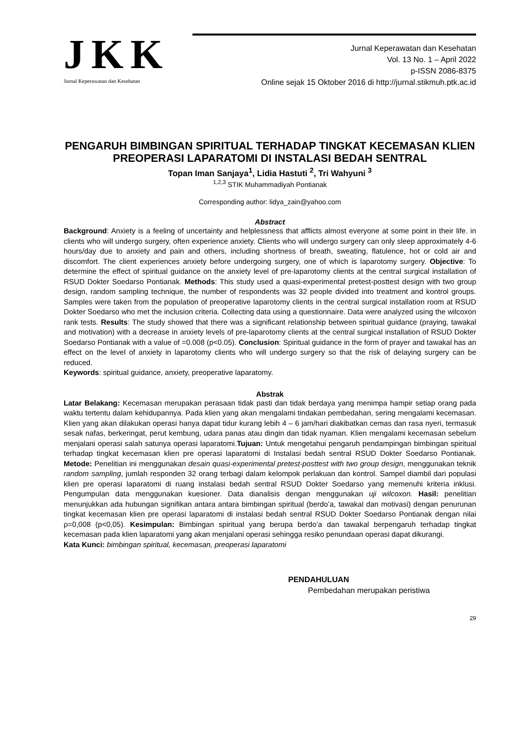JKK
Jurnal Keperawatan dan Kesehatan
Jurnal Keperawatan dan Kesehatan
Vol. 13 No. 1 – April 2022
p-ISSN 2086-8375
Online sejak 15 Oktober 2016 di http://jurnal.stikmuh.ptk.ac.id
PENGARUH BIMBINGAN SPIRITUAL TERHADAP TINGKAT KECEMASAN KLIEN PREOPERASI LAPARATOMI DI INSTALASI BEDAH SENTRAL
Topan Iman Sanjaya<sup>1</sup>, Lidia Hastuti <sup>2</sup>, Tri Wahyuni <sup>3</sup>
<sup>1,2,3</sup> STIK Muhammadiyah Pontianak
Corresponding author: lidya_zain@yahoo.com
Abstract
Background: Anxiety is a feeling of uncertainty and helplessness that afflicts almost everyone at some point in their life. in clients who will undergo surgery, often experience anxiety. Clients who will undergo surgery can only sleep approximately 4-6 hours/day due to anxiety and pain and others, including shortness of breath, sweating, flatulence, hot or cold air and discomfort. The client experiences anxiety before undergoing surgery, one of which is laparotomy surgery. Objective: To determine the effect of spiritual guidance on the anxiety level of pre-laparotomy clients at the central surgical installation of RSUD Dokter Soedarso Pontianak. Methods: This study used a quasi-experimental pretest-posttest design with two group design, random sampling technique, the number of respondents was 32 people divided into treatment and kontrol groups. Samples were taken from the population of preoperative laparotomy clients in the central surgical installation room at RSUD Dokter Soedarso who met the inclusion criteria. Collecting data using a questionnaire. Data were analyzed using the wilcoxon rank tests. Results: The study showed that there was a significant relationship between spiritual guidance (praying, tawakal and motivation) with a decrease in anxiety levels of pre-laparotomy clients at the central surgical installation of RSUD Dokter Soedarso Pontianak with a value of =0.008 (p<0.05). Conclusion: Spiritual guidance in the form of prayer and tawakal has an effect on the level of anxiety in laparotomy clients who will undergo surgery so that the risk of delaying surgery can be reduced.
Keywords: spiritual guidance, anxiety, preoperative laparatomy.
Abstrak
Latar Belakang: Kecemasan merupakan perasaan tidak pasti dan tidak berdaya yang menimpa hampir setiap orang pada waktu tertentu dalam kehidupannya. Pada klien yang akan mengalami tindakan pembedahan, sering mengalami kecemasan. Klien yang akan dilakukan operasi hanya dapat tidur kurang lebih 4 – 6 jam/hari diakibatkan cemas dan rasa nyeri, termasuk sesak nafas, berkeringat, perut kembung, udara panas atau dingin dan tidak nyaman. Klien mengalami kecemasan sebelum menjalani operasi salah satunya operasi laparatomi.Tujuan: Untuk mengetahui pengaruh pendampingan bimbingan spiritual terhadap tingkat kecemasan klien pre operasi laparatomi di Instalasi bedah sentral RSUD Dokter Soedarso Pontianak. Metode: Penelitian ini menggunakan desain quasi-experimental pretest-posttest with two group design, menggunakan teknik random sampling, jumlah responden 32 orang terbagi dalam kelompok perlakuan dan kontrol. Sampel diambil dari populasi klien pre operasi laparatomi di ruang instalasi bedah sentral RSUD Dokter Soedarso yang memenuhi kriteria inklusi. Pengumpulan data menggunakan kuesioner. Data dianalisis dengan menggunakan uji wilcoxon. Hasil: penelitian menunjukkan ada hubungan signifikan antara antara bimbingan spiritual (berdo’a, tawakal dan motivasi) dengan penurunan tingkat kecemasan klien pre operasi laparatomi di instalasi bedah sentral RSUD Dokter Soedarso Pontianak dengan nilai ρ=0,008 (p<0,05). Kesimpulan: Bimbingan spiritual yang berupa berdo’a dan tawakal berpengaruh terhadap tingkat kecemasan pada klien laparatomi yang akan menjalani operasi sehingga resiko penundaan operasi dapat dikurangi.
Kata Kunci: bimbingan spiritual, kecemasan, preoperasi laparatomi
PENDAHULUAN
Pembedahan merupakan peristiwa
29